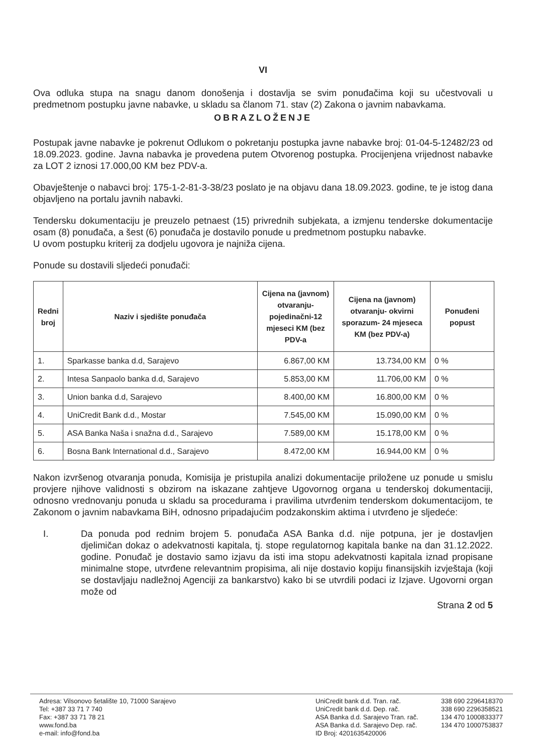VI
Ova odluka stupa na snagu danom donošenja i dostavlja se svim ponuđačima koji su učestvovali u predmetnom postupku javne nabavke, u skladu sa članom 71. stav (2) Zakona o javnim nabavkama.
OBRAZLOŽENJE
Postupak javne nabavke je pokrenut Odlukom o pokretanju postupka javne nabavke broj: 01-04-5-12482/23 od 18.09.2023. godine. Javna nabavka je provedena putem Otvorenog postupka. Procijenjena vrijednost nabavke za LOT 2 iznosi 17.000,00 KM bez PDV-a.
Obavještenje o nabavci broj: 175-1-2-81-3-38/23 poslato je na objavu dana 18.09.2023. godine, te je istog dana objavljeno na portalu javnih nabavki.
Tendersku dokumentaciju je preuzelo petnaest (15) privrednih subjekata, a izmjenu tenderske dokumentacije osam (8) ponuđača, a šest (6) ponuđača je dostavilo ponude u predmetnom postupku nabavke.
U ovom postupku kriterij za dodjelu ugovora je najniža cijena.
Ponude su dostavili sljedeći ponuđači:
| Redni broj | Naziv i sjedište ponuđača | Cijena na (javnom) otvaranju-pojedinačni-12 mjeseci KM (bez PDV-a | Cijena na (javnom) otvaranju- okvirni sporazum- 24 mjeseca KM (bez PDV-a) | Ponuđeni popust |
| --- | --- | --- | --- | --- |
| 1. | Sparkasse banka d.d, Sarajevo | 6.867,00 KM | 13.734,00 KM | 0 % |
| 2. | Intesa Sanpaolo banka d.d, Sarajevo | 5.853,00 KM | 11.706,00 KM | 0 % |
| 3. | Union banka d.d, Sarajevo | 8.400,00 KM | 16.800,00 KM | 0 % |
| 4. | UniCredit Bank d.d., Mostar | 7.545,00 KM | 15.090,00 KM | 0 % |
| 5. | ASA Banka Naša i snažna d.d., Sarajevo | 7.589,00 KM | 15.178,00 KM | 0 % |
| 6. | Bosna Bank International d.d., Sarajevo | 8.472,00 KM | 16.944,00 KM | 0 % |
Nakon izvršenog otvaranja ponuda, Komisija je pristupila analizi dokumentacije priložene uz ponude u smislu provjere njihove validnosti s obzirom na iskazane zahtjeve Ugovornog organa u tenderskoj dokumentaciji, odnosno vrednovanju ponuda u skladu sa procedurama i pravilima utvrđenim tenderskom dokumentacijom, te Zakonom o javnim nabavkama BiH, odnosno pripadajućim podzakonskim aktima i utvrđeno je sljedeće:
I. Da ponuda pod rednim brojem 5. ponuđača ASA Banka d.d. nije potpuna, jer je dostavljen djelimičan dokaz o adekvatnosti kapitala, tj. stope regulatornog kapitala banke na dan 31.12.2022. godine. Ponuđač je dostavio samo izjavu da isti ima stopu adekvatnosti kapitala iznad propisane minimalne stope, utvrđene relevantnim propisima, ali nije dostavio kopiju finansijskih izvještaja (koji se dostavljaju nadležnoj Agenciji za bankarstvo) kako bi se utvrdili podaci iz Izjave. Ugovorni organ može od
Strana 2 od 5
Adresa: Vilsonovo šetalište 10, 71000 Sarajevo
Tel: +387 33 71 7 740
Fax: +387 33 71 78 21
www.fond.ba
e-mail: info@fond.ba
UniCredit bank d.d. Tran. rač.
UniCredit bank d.d. Dep. rač.
ASA Banka d.d. Sarajevo Tran. rač.
ASA Banka d.d. Sarajevo Dep. rač.
ID Broj: 4201635420006
338 690 2296418370
338 690 2296358521
134 470 1000833377
134 470 1000753837